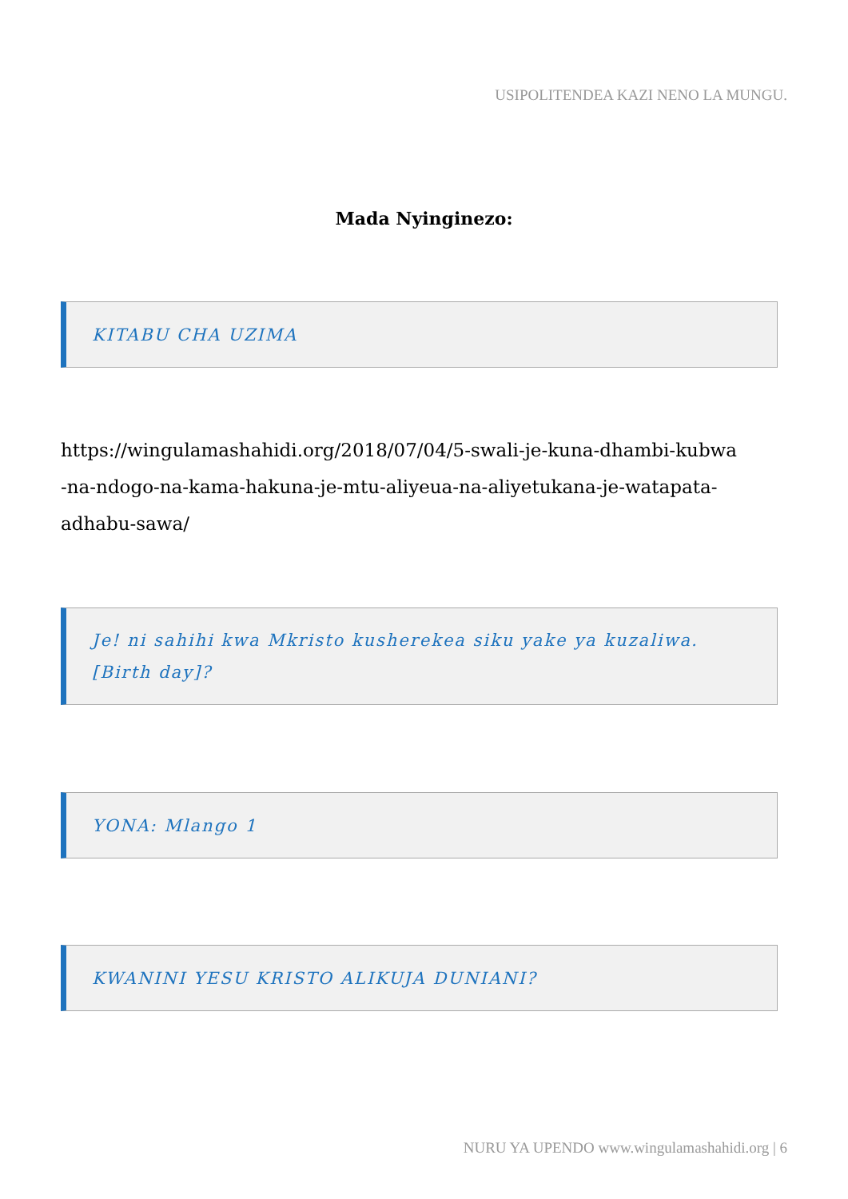USIPOLITENDEA KAZI NENO LA MUNGU.
Mada Nyinginezo:
KITABU CHA UZIMA
https://wingulamashahidi.org/2018/07/04/5-swali-je-kuna-dhambi-kubwa
-na-ndogo-na-kama-hakuna-je-mtu-aliyeua-na-aliyetukana-je-watapata-
adhabu-sawa/
Je! ni sahihi kwa Mkristo kusherekea siku yake ya kuzaliwa.[Birth day]?
YONA: Mlango 1
KWANINI YESU KRISTO ALIKUJA DUNIANI?
NURU YA UPENDO www.wingulamashahidi.org | 6